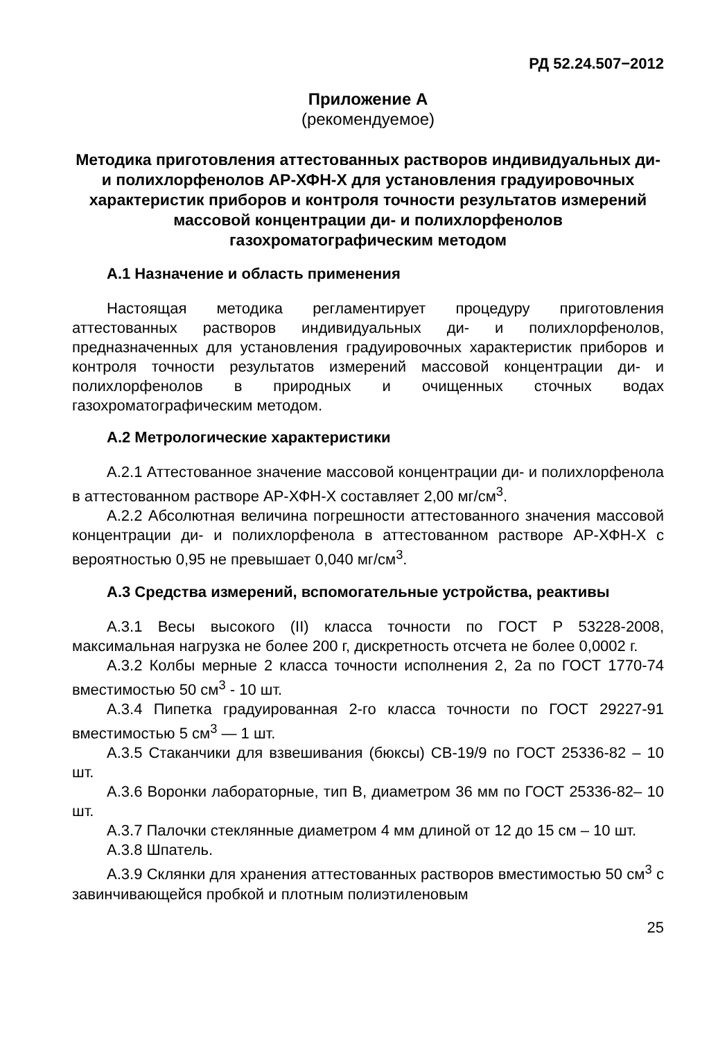РД 52.24.507−2012
Приложение А
(рекомендуемое)
Методика приготовления аттестованных растворов индивидуальных ди- и полихлорфенолов АР-ХФН-Х для установления градуировочных характеристик приборов и контроля точности результатов измерений массовой концентрации ди- и полихлорфенолов газохроматографическим методом
А.1 Назначение и область применения
Настоящая методика регламентирует процедуру приготовления аттестованных растворов индивидуальных ди- и полихлорфенолов, предназначенных для установления градуировочных характеристик приборов и контроля точности результатов измерений массовой концентрации ди- и полихлорфенолов в природных и очищенных сточных водах газохроматографическим методом.
А.2 Метрологические характеристики
А.2.1 Аттестованное значение массовой концентрации ди- и полихлорфенола в аттестованном растворе АР-ХФН-Х составляет 2,00 мг/см<sup>3</sup>.
А.2.2 Абсолютная величина погрешности аттестованного значения массовой концентрации ди- и полихлорфенола в аттестованном растворе АР-ХФН-Х с вероятностью 0,95 не превышает 0,040 мг/см<sup>3</sup>.
А.3 Средства измерений, вспомогательные устройства, реактивы
А.3.1 Весы высокого (II) класса точности по ГОСТ Р 53228-2008, максимальная нагрузка не более 200 г, дискретность отсчета не более 0,0002 г.
А.3.2 Колбы мерные 2 класса точности исполнения 2, 2а по ГОСТ 1770-74 вместимостью 50 см<sup>3</sup> - 10 шт.
А.3.4 Пипетка градуированная 2-го класса точности по ГОСТ 29227-91 вместимостью 5 см<sup>3</sup> — 1 шт.
А.3.5 Стаканчики для взвешивания (бюксы) СВ-19/9 по ГОСТ 25336-82 – 10 шт.
А.3.6 Воронки лабораторные, тип В, диаметром 36 мм по ГОСТ 25336-82– 10 шт.
А.3.7 Палочки стеклянные диаметром 4 мм длиной от 12 до 15 см – 10 шт.
А.3.8 Шпатель.
А.3.9 Склянки для хранения аттестованных растворов вместимостью 50 см<sup>3</sup> с завинчивающейся пробкой и плотным полиэтиленовым
25